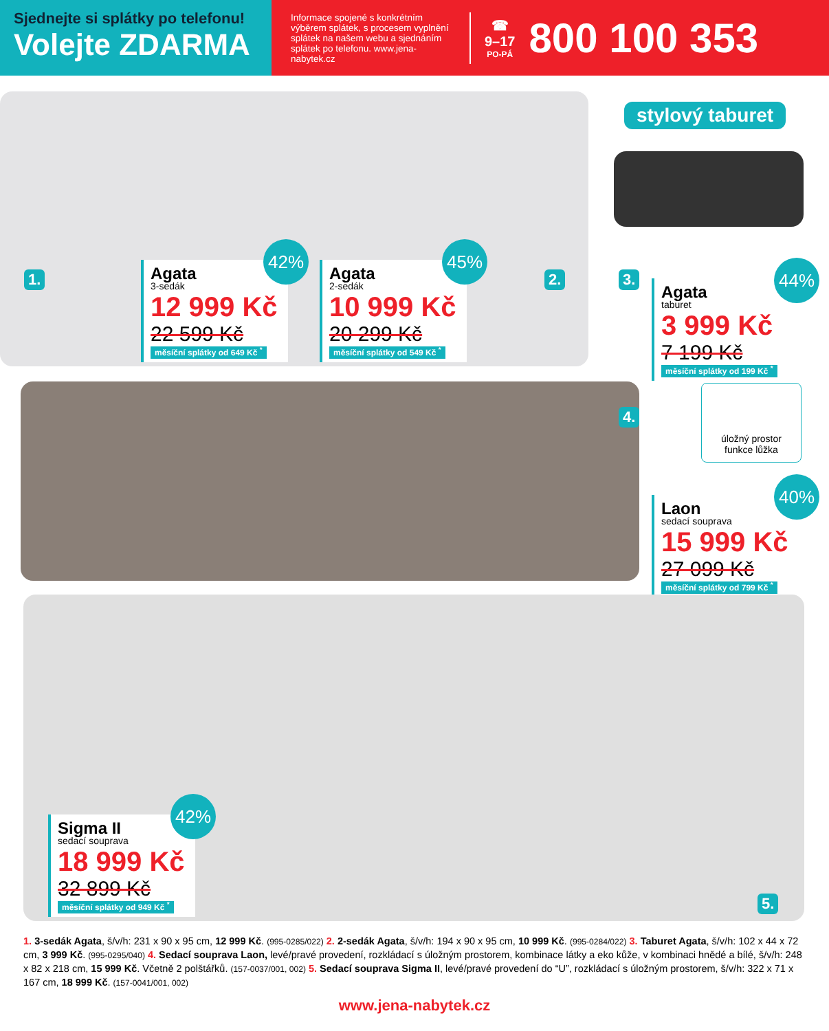Sjednejte si splátky po telefonu!
Volejte ZDARMA
Informace spojené s konkrétním výběrem splátek, s procesem vyplnění splátek na našem webu a sjednáním splátek po telefonu. www.jena-nabytek.cz
☎
9–17
PO-PÁ
800 100 353
1. 2.
42%
Agata
3-sedák
12 999 Kč
22 599 Kč
měsíční splátky od 649 Kč <sup>*</sup>
45%
Agata
2-sedák
10 999 Kč
20 299 Kč
měsíční splátky od 549 Kč <sup>*</sup>
stylový taburet
3.
44%
Agata
taburet
3 999 Kč
7 199 Kč
měsíční splátky od 199 Kč <sup>*</sup>
4.
úložný prostor
funkce lůžka
40%
Laon
sedací souprava
15 999 Kč
27 099 Kč
měsíční splátky od 799 Kč <sup>*</sup>
42%
Sigma II
sedací souprava
18 999 Kč
32 899 Kč
měsíční splátky od 949 Kč <sup>*</sup>
5.
1. 3-sedák Agata, š/v/h: 231 x 90 x 95 cm, 12 999 Kč. (995-0285/022) 2. 2-sedák Agata, š/v/h: 194 x 90 x 95 cm, 10 999 Kč. (995-0284/022) 3. Taburet Agata, š/v/h: 102 x 44 x 72 cm, 3 999 Kč. (995-0295/040) 4. Sedací souprava Laon, levé/pravé provedení, rozkládací s úložným prostorem, kombinace látky a eko kůže, v kombinaci hnědé a bílé, š/v/h: 248 x 82 x 218 cm, 15 999 Kč. Včetně 2 polštářků. (157-0037/001, 002) 5. Sedací souprava Sigma II, levé/pravé provedení do “U”, rozkládací s úložným prostorem, š/v/h: 322 x 71 x 167 cm, 18 999 Kč. (157-0041/001, 002)
www.jena-nabytek.cz